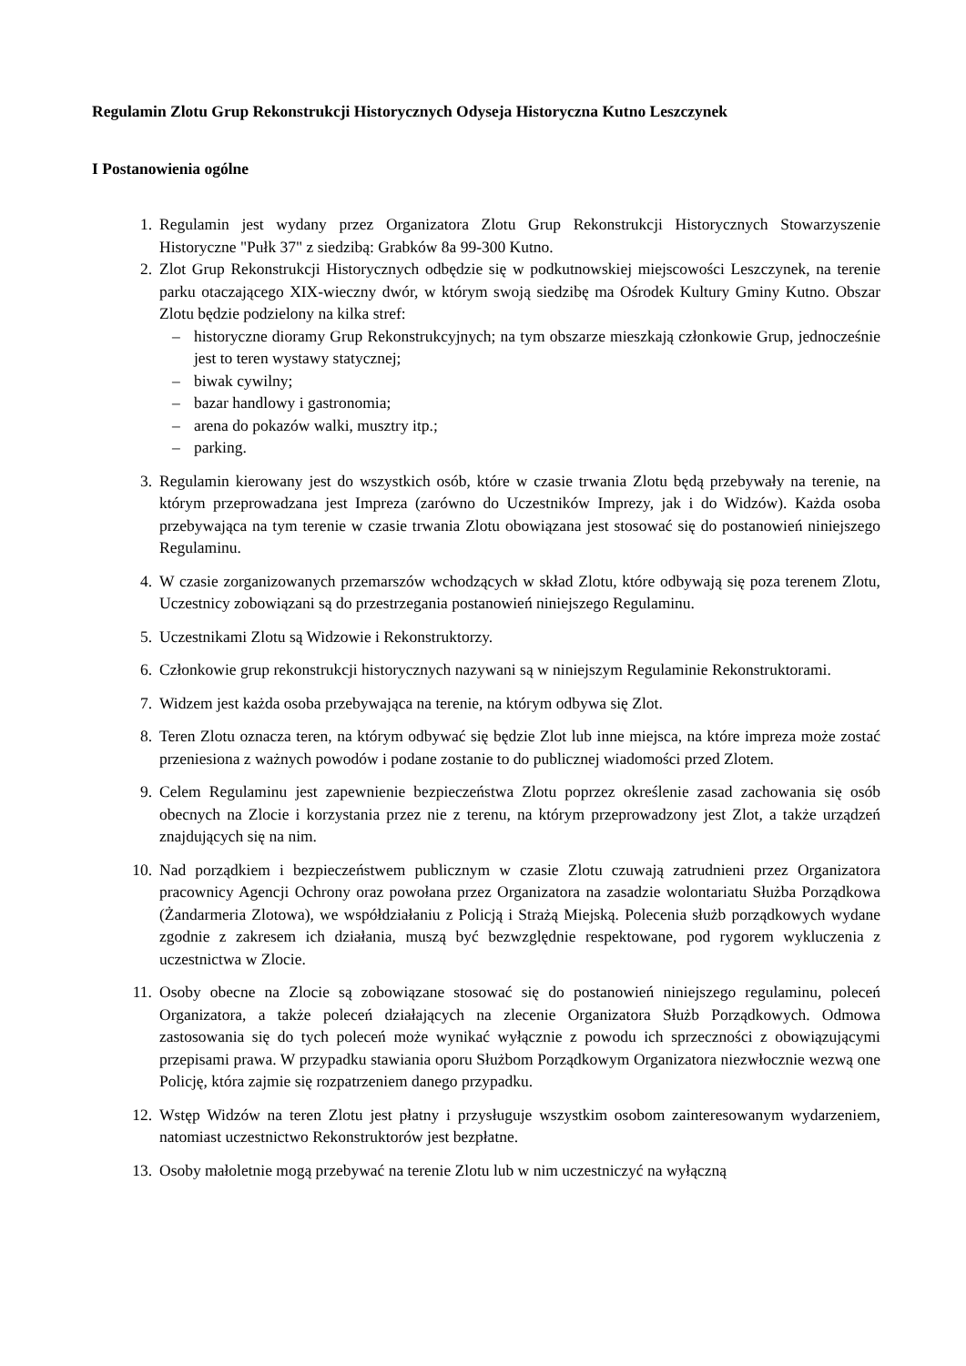Regulamin Zlotu Grup Rekonstrukcji Historycznych Odyseja Historyczna Kutno Leszczynek
I Postanowienia ogólne
1. Regulamin jest wydany przez Organizatora Zlotu Grup Rekonstrukcji Historycznych Stowarzyszenie Historyczne "Pułk 37" z siedzibą: Grabków 8a 99-300 Kutno.
2. Zlot Grup Rekonstrukcji Historycznych odbędzie się w podkutnowskiej miejscowości Leszczynek, na terenie parku otaczającego XIX-wieczny dwór, w którym swoją siedzibę ma Ośrodek Kultury Gminy Kutno. Obszar Zlotu będzie podzielony na kilka stref:
– historyczne dioramy Grup Rekonstrukcyjnych; na tym obszarze mieszkają członkowie Grup, jednocześnie jest to teren wystawy statycznej;
– biwak cywilny;
– bazar handlowy i gastronomia;
– arena do pokazów walki, musztry itp.;
– parking.
3. Regulamin kierowany jest do wszystkich osób, które w czasie trwania Zlotu będą przebywały na terenie, na którym przeprowadzana jest Impreza (zarówno do Uczestników Imprezy, jak i do Widzów). Każda osoba przebywająca na tym terenie w czasie trwania Zlotu obowiązana jest stosować się do postanowień niniejszego Regulaminu.
4. W czasie zorganizowanych przemarszów wchodzących w skład Zlotu, które odbywają się poza terenem Zlotu, Uczestnicy zobowiązani są do przestrzegania postanowień niniejszego Regulaminu.
5. Uczestnikami Zlotu są Widzowie i Rekonstruktorzy.
6. Członkowie grup rekonstrukcji historycznych nazywani są w niniejszym Regulaminie Rekonstruktorami.
7. Widzem jest każda osoba przebywająca na terenie, na którym odbywa się Zlot.
8. Teren Zlotu oznacza teren, na którym odbywać się będzie Zlot lub inne miejsca, na które impreza może zostać przeniesiona z ważnych powodów i podane zostanie to do publicznej wiadomości przed Zlotem.
9. Celem Regulaminu jest zapewnienie bezpieczeństwa Zlotu poprzez określenie zasad zachowania się osób obecnych na Zlocie i korzystania przez nie z terenu, na którym przeprowadzony jest Zlot, a także urządzeń znajdujących się na nim.
10. Nad porządkiem i bezpieczeństwem publicznym w czasie Zlotu czuwają zatrudnieni przez Organizatora pracownicy Agencji Ochrony oraz powołana przez Organizatora na zasadzie wolontariatu Służba Porządkowa (Żandarmeria Zlotowa), we współdziałaniu z Policją i Strażą Miejską. Polecenia służb porządkowych wydane zgodnie z zakresem ich działania, muszą być bezwzględnie respektowane, pod rygorem wykluczenia z uczestnictwa w Zlocie.
11. Osoby obecne na Zlocie są zobowiązane stosować się do postanowień niniejszego regulaminu, poleceń Organizatora, a także poleceń działających na zlecenie Organizatora Służb Porządkowych. Odmowa zastosowania się do tych poleceń może wynikać wyłącznie z powodu ich sprzeczności z obowiązującymi przepisami prawa. W przypadku stawiania oporu Służbom Porządkowym Organizatora niezwłocznie wezwą one Policję, która zajmie się rozpatrzeniem danego przypadku.
12. Wstęp Widzów na teren Zlotu jest płatny i przysługuje wszystkim osobom zainteresowanym wydarzeniem, natomiast uczestnictwo Rekonstruktorów jest bezpłatne.
13. Osoby małoletnie mogą przebywać na terenie Zlotu lub w nim uczestniczyć na wyłączną